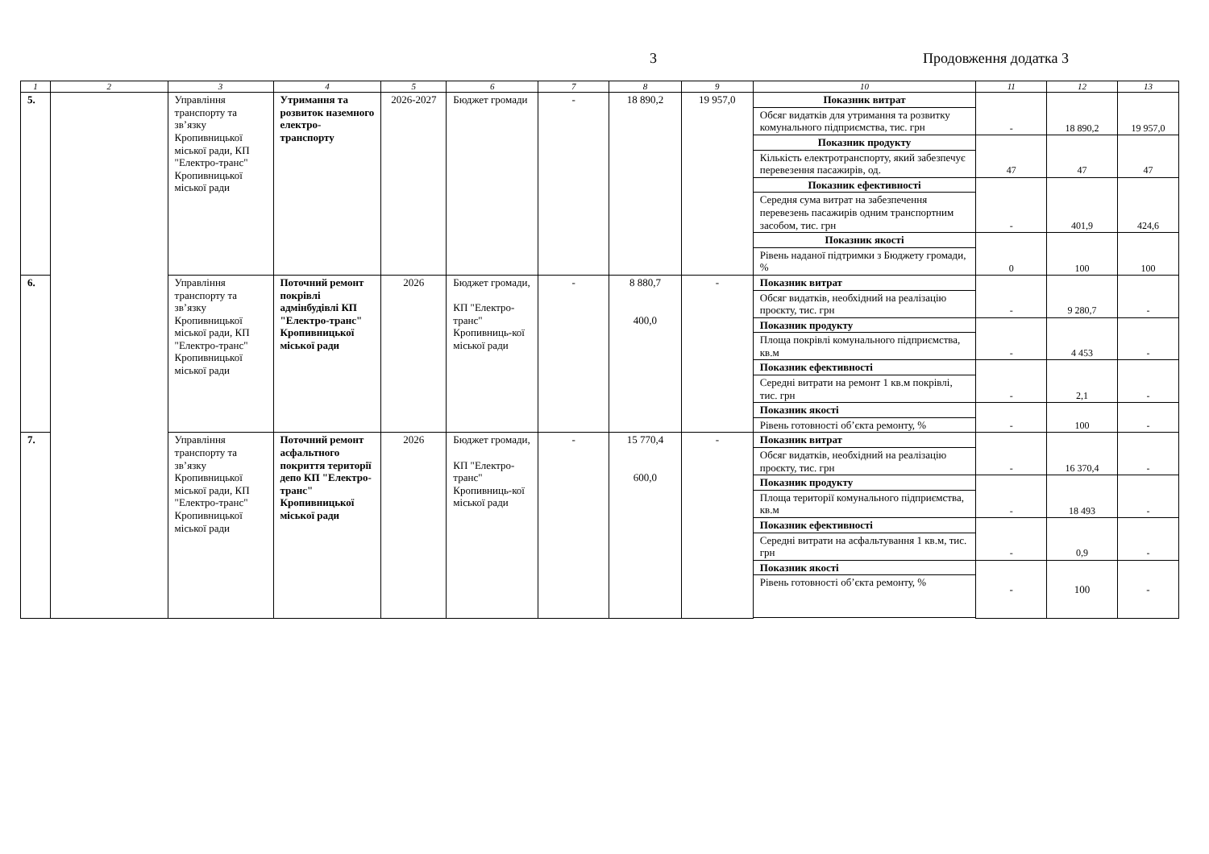3 Продовження додатка 3
| 1 | 2 | 3 | 4 | 5 | 6 | 7 | 8 | 9 | 10 | 11 | 12 | 13 |
| --- | --- | --- | --- | --- | --- | --- | --- | --- | --- | --- | --- | --- |
| 5. | | Управління транспорту та зв’язку Кропивницької міської ради, КП "Електро-транс" Кропивницької міської ради | Утримання та розвиток наземного електро-транспорту | 2026-2027 | Бюджет громади | - | 18 890,2 | 19 957,0 | Показник витрат | - | 18 890,2 | 19 957,0 |
| | | | | | | | | | Обсяг видатків для утримання та розвитку комунального підприємства, тис. грн | | | |
| | | | | | | | | | Показник продукту | 47 | 47 | 47 |
| | | | | | | | | | Кількість електротранспорту, який забезпечує перевезення пасажирів, од. | | | |
| | | | | | | | | | Показник ефективності | - | 401,9 | 424,6 |
| | | | | | | | | | Середня сума витрат на забезпечення перевезень пасажирів одним транспортним засобом, тис. грн | | | |
| | | | | | | | | | Показник якості | 0 | 100 | 100 |
| | | | | | | | | | Рівень наданої підтримки з Бюджету громади, % | | | |
| 6. | | Управління транспорту та зв’язку Кропивницької міської ради, КП "Електро-транс" Кропивницької міської ради | Поточний ремонт покрівлі адмінбудівлі КП "Електро-транс" Кропивницької міської ради | 2026 | Бюджет громади, КП "Електро-транс" Кропивниць-кої міської ради | - | 8 880,7 400,0 | - | Показник витрат | - | 9 280,7 | - |
| | | | | | | | | | Обсяг видатків, необхідний на реалізацію проєкту, тис. грн | | | |
| | | | | | | | | | Показник продукту | - | 4 453 | - |
| | | | | | | | | | Площа покрівлі комунального підприємства, кв.м | | | |
| | | | | | | | | | Показник ефективності | - | 2,1 | - |
| | | | | | | | | | Середні витрати на ремонт 1 кв.м покрівлі, тис. грн | | | |
| | | | | | | | | | Показник якості | - | 100 | - |
| | | | | | | | | | Рівень готовності об’єкта ремонту, % | | | |
| 7. | | Управління транспорту та зв’язку Кропивницької міської ради, КП "Електро-транс" Кропивницької міської ради | Поточний ремонт асфальтного покриття території депо КП "Електро-транс" Кропивницької міської ради | 2026 | Бюджет громади, КП "Електро-транс" Кропивниць-кої міської ради | - | 15 770,4 600,0 | - | Показник витрат | - | 16 370,4 | - |
| | | | | | | | | | Обсяг видатків, необхідний на реалізацію проєкту, тис. грн | | | |
| | | | | | | | | | Показник продукту | - | 18 493 | - |
| | | | | | | | | | Площа території комунального підприємства, кв.м | | | |
| | | | | | | | | | Показник ефективності | - | 0,9 | - |
| | | | | | | | | | Середні витрати на асфальтування 1 кв.м, тис. грн | | | |
| | | | | | | | | | Показник якості | - | 100 | - |
| | | | | | | | | | Рівень готовності об’єкта ремонту, % | | | |